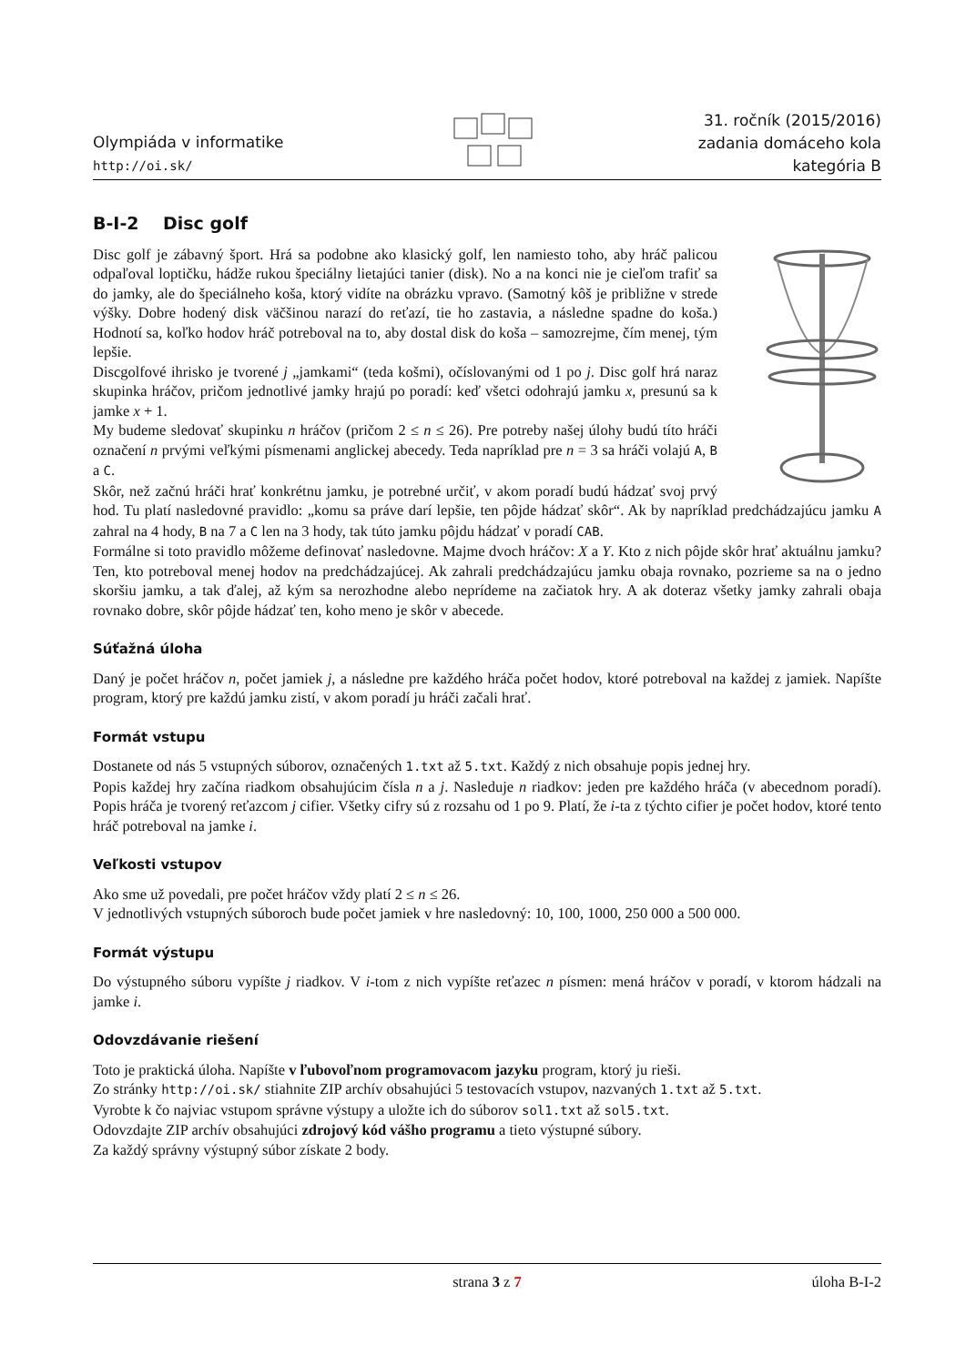Olympiáda v informatike
http://oi.sk/
31. ročník (2015/2016)
zadania domáceho kola
kategória B
B-I-2 Disc golf
Disc golf je zábavný šport. Hrá sa podobne ako klasický golf, len namiesto toho, aby hráč palicou odpaľoval loptičku, hádže rukou špeciálny lietajúci tanier (disk). No a na konci nie je cieľom trafiť sa do jamky, ale do špeciálneho koša, ktorý vidíte na obrázku vpravo. (Samotný kôš je približne v strede výšky. Dobre hodený disk väčšinou narazí do reťazí, tie ho zastavia, a následne spadne do koša.) Hodnotí sa, koľko hodov hráč potreboval na to, aby dostal disk do koša – samozrejme, čím menej, tým lepšie.
Discgolfové ihrisko je tvorené j „jamkami“ (teda košmi), očíslovanými od 1 po j. Disc golf hrá naraz skupinka hráčov, pričom jednotlivé jamky hrajú po poradí: keď všetci odohrajú jamku x, presunú sa k jamke x + 1.
My budeme sledovať skupinku n hráčov (pričom 2 ≤ n ≤ 26). Pre potreby našej úlohy budú títo hráči označení n prvými veľkými písmenami anglickej abecedy. Teda napríklad pre n = 3 sa hráči volajú A, B a C.
Skôr, než začnú hráči hrať konkrétnu jamku, je potrebné určiť, v akom poradí budú hádzať svoj prvý hod. Tu platí nasledovné pravidlo: „komu sa práve darí lepšie, ten pôjde hádzať skôr“. Ak by napríklad predchádzajúcu jamku A zahral na 4 hody, B na 7 a C len na 3 hody, tak túto jamku pôjdu hádzať v poradí CAB.
Formálne si toto pravidlo môžeme definovať nasledovne. Majme dvoch hráčov: X a Y. Kto z nich pôjde skôr hrať aktuálnu jamku? Ten, kto potreboval menej hodov na predchádzajúcej. Ak zahrali predchádzajúcu jamku obaja rovnako, pozrieme sa na o jedno skoršiu jamku, a tak ďalej, až kým sa nerozhodne alebo neprídeme na začiatok hry. A ak doteraz všetky jamky zahrali obaja rovnako dobre, skôr pôjde hádzať ten, koho meno je skôr v abecede.
Súťažná úloha
Daný je počet hráčov n, počet jamiek j, a následne pre každého hráča počet hodov, ktoré potreboval na každej z jamiek. Napíšte program, ktorý pre každú jamku zistí, v akom poradí ju hráči začali hrať.
Formát vstupu
Dostanete od nás 5 vstupných súborov, označených 1.txt až 5.txt. Každý z nich obsahuje popis jednej hry.
Popis každej hry začína riadkom obsahujúcim čísla n a j. Nasleduje n riadkov: jeden pre každého hráča (v abecednom poradí). Popis hráča je tvorený reťazcom j cifier. Všetky cifry sú z rozsahu od 1 po 9. Platí, že i-ta z týchto cifier je počet hodov, ktoré tento hráč potreboval na jamke i.
Veľkosti vstupov
Ako sme už povedali, pre počet hráčov vždy platí 2 ≤ n ≤ 26.
V jednotlivých vstupných súboroch bude počet jamiek v hre nasledovný: 10, 100, 1000, 250 000 a 500 000.
Formát výstupu
Do výstupného súboru vypíšte j riadkov. V i-tom z nich vypíšte reťazec n písmen: mená hráčov v poradí, v ktorom hádzali na jamke i.
Odovzdávanie riešení
Toto je praktická úloha. Napíšte v ľubovoľnom programovacom jazyku program, ktorý ju rieši.
Zo stránky http://oi.sk/ stiahnite ZIP archív obsahujúci 5 testovacích vstupov, nazvaných 1.txt až 5.txt.
Vyrobte k čo najviac vstupom správne výstupy a uložte ich do súborov sol1.txt až sol5.txt.
Odovzdajte ZIP archív obsahujúci zdrojový kód vášho programu a tieto výstupné súbory.
Za každý správny výstupný súbor získate 2 body.
strana 3 z 7 úloha B-I-2